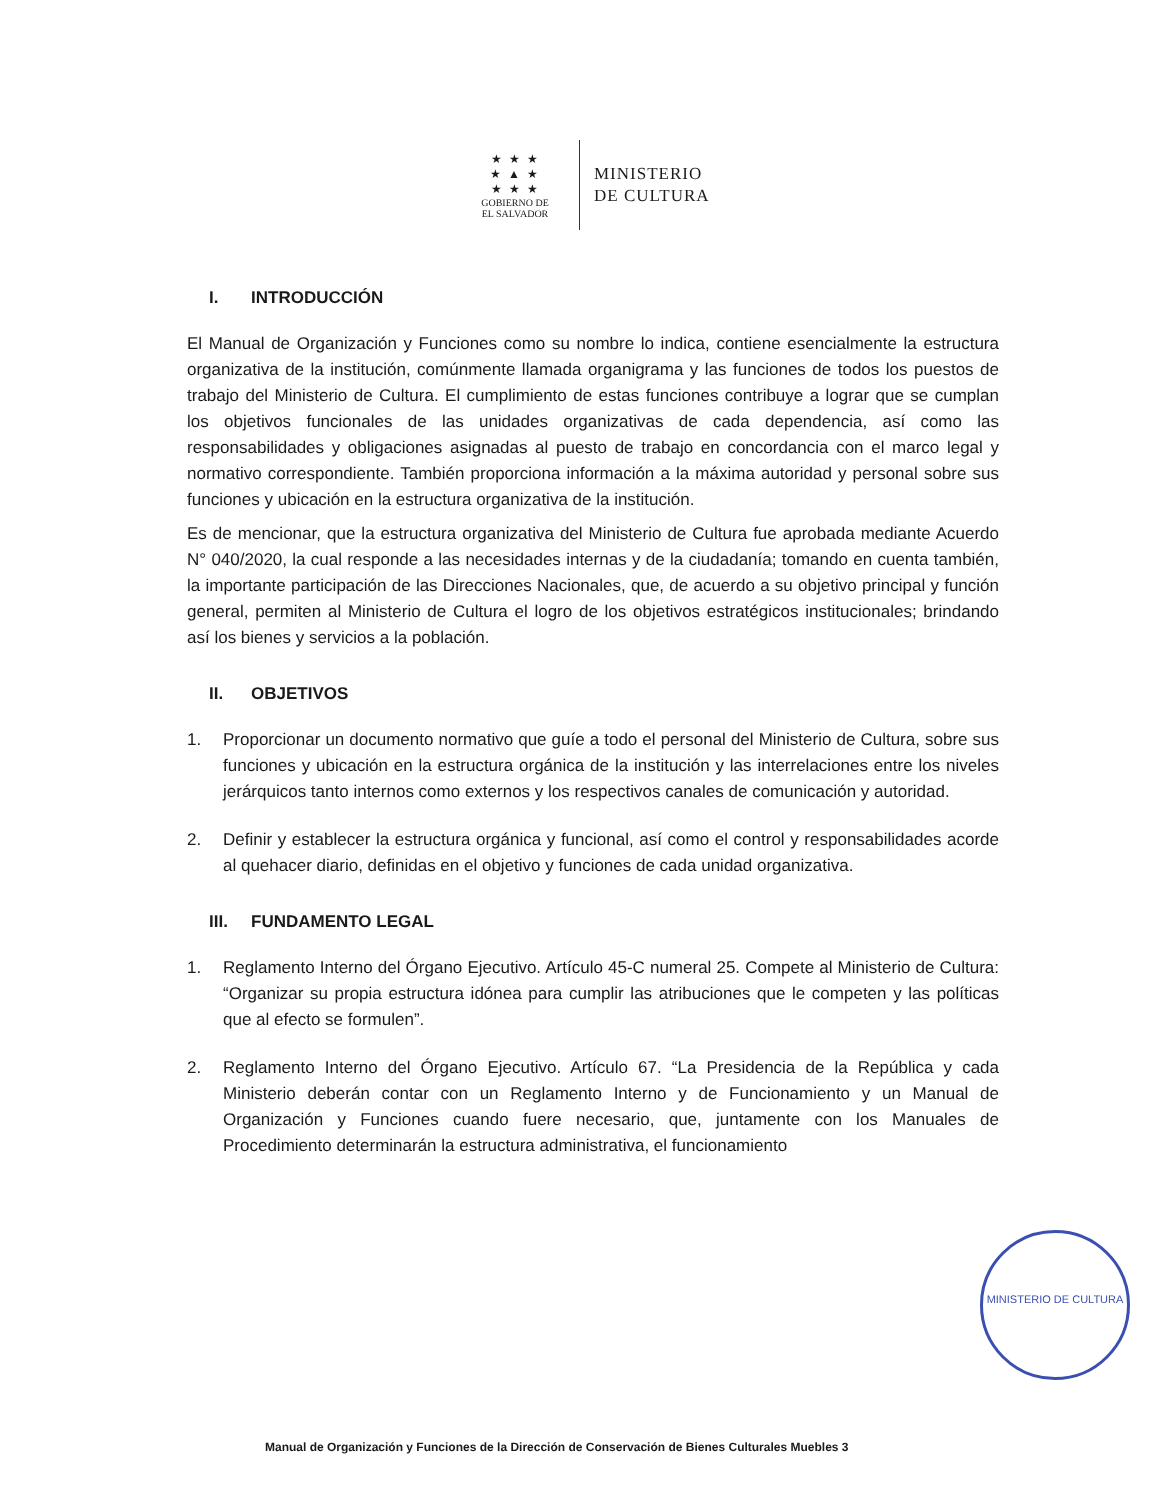★ ★ ★
★ ▲ ★
★ ★ ★
GOBIERNO DE
EL SALVADOR
MINISTERIO
DE CULTURA
I. INTRODUCCIÓN
El Manual de Organización y Funciones como su nombre lo indica, contiene esencialmente la estructura organizativa de la institución, comúnmente llamada organigrama y las funciones de todos los puestos de trabajo del Ministerio de Cultura. El cumplimiento de estas funciones contribuye a lograr que se cumplan los objetivos funcionales de las unidades organizativas de cada dependencia, así como las responsabilidades y obligaciones asignadas al puesto de trabajo en concordancia con el marco legal y normativo correspondiente. También proporciona información a la máxima autoridad y personal sobre sus funciones y ubicación en la estructura organizativa de la institución.
Es de mencionar, que la estructura organizativa del Ministerio de Cultura fue aprobada mediante Acuerdo N° 040/2020, la cual responde a las necesidades internas y de la ciudadanía; tomando en cuenta también, la importante participación de las Direcciones Nacionales, que, de acuerdo a su objetivo principal y función general, permiten al Ministerio de Cultura el logro de los objetivos estratégicos institucionales; brindando así los bienes y servicios a la población.
II. OBJETIVOS
1. Proporcionar un documento normativo que guíe a todo el personal del Ministerio de Cultura, sobre sus funciones y ubicación en la estructura orgánica de la institución y las interrelaciones entre los niveles jerárquicos tanto internos como externos y los respectivos canales de comunicación y autoridad.
2. Definir y establecer la estructura orgánica y funcional, así como el control y responsabilidades acorde al quehacer diario, definidas en el objetivo y funciones de cada unidad organizativa.
III. FUNDAMENTO LEGAL
1. Reglamento Interno del Órgano Ejecutivo. Artículo 45-C numeral 25. Compete al Ministerio de Cultura: “Organizar su propia estructura idónea para cumplir las atribuciones que le competen y las políticas que al efecto se formulen”.
2. Reglamento Interno del Órgano Ejecutivo. Artículo 67. “La Presidencia de la República y cada Ministerio deberán contar con un Reglamento Interno y de Funcionamiento y un Manual de Organización y Funciones cuando fuere necesario, que, juntamente con los Manuales de Procedimiento determinarán la estructura administrativa, el funcionamiento
MINISTERIO DE CULTURA
Manual de Organización y Funciones de la Dirección de Conservación de Bienes Culturales Muebles 3